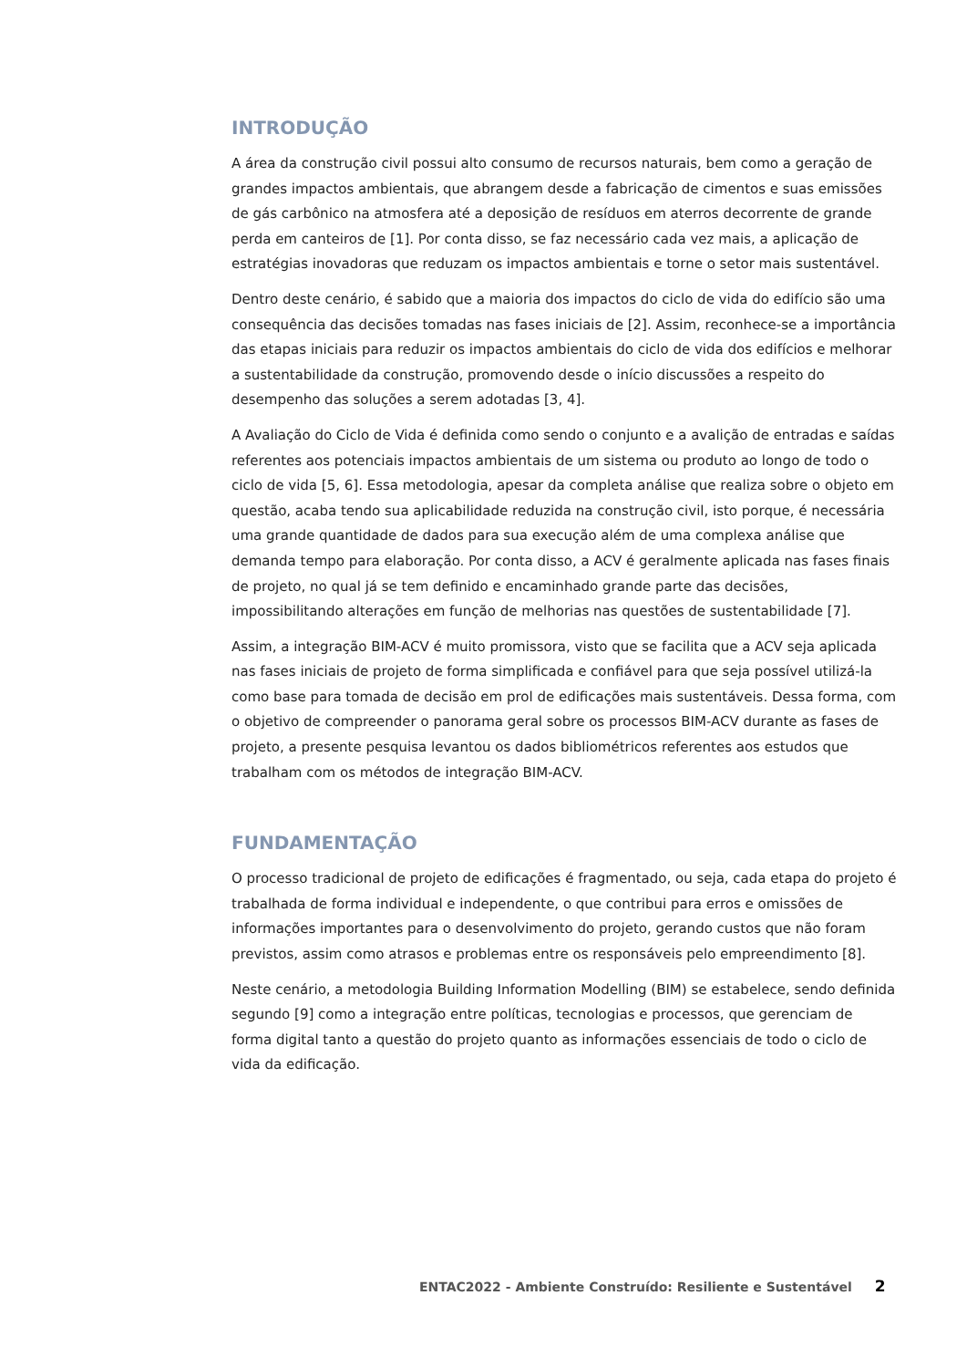INTRODUÇÃO
A área da construção civil possui alto consumo de recursos naturais, bem como a geração de grandes impactos ambientais, que abrangem desde a fabricação de cimentos e suas emissões de gás carbônico na atmosfera até a deposição de resíduos em aterros decorrente de grande perda em canteiros de [1]. Por conta disso, se faz necessário cada vez mais, a aplicação de estratégias inovadoras que reduzam os impactos ambientais e torne o setor mais sustentável.
Dentro deste cenário, é sabido que a maioria dos impactos do ciclo de vida do edifício são uma consequência das decisões tomadas nas fases iniciais de [2]. Assim, reconhece-se a importância das etapas iniciais para reduzir os impactos ambientais do ciclo de vida dos edifícios e melhorar a sustentabilidade da construção, promovendo desde o início discussões a respeito do desempenho das soluções a serem adotadas [3, 4].
A Avaliação do Ciclo de Vida é definida como sendo o conjunto e a avalição de entradas e saídas referentes aos potenciais impactos ambientais de um sistema ou produto ao longo de todo o ciclo de vida [5, 6]. Essa metodologia, apesar da completa análise que realiza sobre o objeto em questão, acaba tendo sua aplicabilidade reduzida na construção civil, isto porque, é necessária uma grande quantidade de dados para sua execução além de uma complexa análise que demanda tempo para elaboração. Por conta disso, a ACV é geralmente aplicada nas fases finais de projeto, no qual já se tem definido e encaminhado grande parte das decisões, impossibilitando alterações em função de melhorias nas questões de sustentabilidade [7].
Assim, a integração BIM-ACV é muito promissora, visto que se facilita que a ACV seja aplicada nas fases iniciais de projeto de forma simplificada e confiável para que seja possível utilizá-la como base para tomada de decisão em prol de edificações mais sustentáveis. Dessa forma, com o objetivo de compreender o panorama geral sobre os processos BIM-ACV durante as fases de projeto, a presente pesquisa levantou os dados bibliométricos referentes aos estudos que trabalham com os métodos de integração BIM-ACV.
FUNDAMENTAÇÃO
O processo tradicional de projeto de edificações é fragmentado, ou seja, cada etapa do projeto é trabalhada de forma individual e independente, o que contribui para erros e omissões de informações importantes para o desenvolvimento do projeto, gerando custos que não foram previstos, assim como atrasos e problemas entre os responsáveis pelo empreendimento [8].
Neste cenário, a metodologia Building Information Modelling (BIM) se estabelece, sendo definida segundo [9] como a integração entre políticas, tecnologias e processos, que gerenciam de forma digital tanto a questão do projeto quanto as informações essenciais de todo o ciclo de vida da edificação.
ENTAC2022 - Ambiente Construído: Resiliente e Sustentável 2